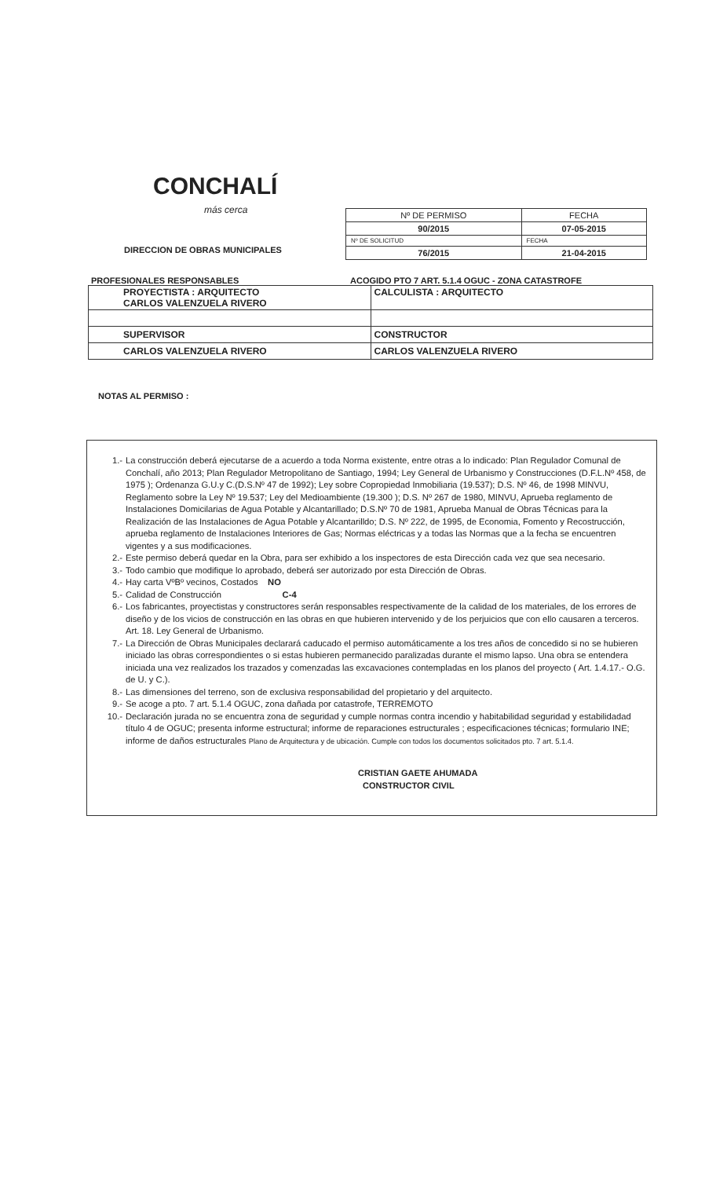CONCHALÍ
más cerca
DIRECCION DE OBRAS MUNICIPALES
| Nº DE PERMISO | FECHA |
| 90/2015 | 07-05-2015 |
| Nº DE SOLICITUD | FECHA |
| 76/2015 | 21-04-2015 |
PROFESIONALES RESPONSABLES ACOGIDO PTO 7 ART. 5.1.4 OGUC - ZONA CATASTROFE
| PROYECTISTA : ARQUITECTO CARLOS VALENZUELA RIVERO | CALCULISTA : ARQUITECTO |
| SUPERVISOR | CONSTRUCTOR |
| CARLOS VALENZUELA RIVERO | CARLOS VALENZUELA RIVERO |
NOTAS AL PERMISO :
1.- La construcción deberá ejecutarse de a acuerdo a toda Norma existente, entre otras a lo indicado: Plan Regulador Comunal de Conchalí, año 2013; Plan Regulador Metropolitano de Santiago, 1994; Ley General de Urbanismo y Construcciones (D.F.L.Nº 458, de 1975 ); Ordenanza G.U.y C.(D.S.Nº 47 de 1992); Ley sobre Copropiedad Inmobiliaria (19.537); D.S. Nº 46, de 1998 MINVU, Reglamento sobre la Ley Nº 19.537; Ley del Medioambiente (19.300 ); D.S. Nº 267 de 1980, MINVU, Aprueba reglamento de Instalaciones Domicilarias de Agua Potable y Alcantarillado; D.S.Nº 70 de 1981, Aprueba Manual de Obras Técnicas para la Realización de las Instalaciones de Agua Potable y Alcantarilldo; D.S. Nº 222, de 1995, de Economia, Fomento y Recostrucción, aprueba reglamento de Instalaciones Interiores de Gas; Normas eléctricas y a todas las Normas que a la fecha se encuentren vigentes y a sus modificaciones.
2.- Este permiso deberá quedar en la Obra, para ser exhibido a los inspectores de esta Dirección cada vez que sea necesario.
3.- Todo cambio que modifique lo aprobado, deberá ser autorizado por esta Dirección de Obras.
4.- Hay carta VºBº vecinos, Costados NO
5.- Calidad de Construcción C-4
6.- Los fabricantes, proyectistas y constructores serán responsables respectivamente de la calidad de los materiales, de los errores de diseño y de los vicios de construcción en las obras en que hubieren intervenido y de los perjuicios que con ello causaren a terceros. Art. 18. Ley General de Urbanismo.
7.- La Dirección de Obras Municipales declarará caducado el permiso automáticamente a los tres años de concedido si no se hubieren iniciado las obras correspondientes o si estas hubieren permanecido paralizadas durante el mismo lapso. Una obra se entendera iniciada una vez realizados los trazados y comenzadas las excavaciones contempladas en los planos del proyecto ( Art. 1.4.17.- O.G. de U. y C.).
8.- Las dimensiones del terreno, son de exclusiva responsabilidad del propietario y del arquitecto.
9.- Se acoge a pto. 7 art. 5.1.4 OGUC, zona dañada por catastrofe, TERREMOTO
10.- Declaración jurada no se encuentra zona de seguridad y cumple normas contra incendio y habitabilidad seguridad y estabilidadad título 4 de OGUC; presenta informe estructural; informe de reparaciones estructurales ; especificaciones técnicas; formulario INE; informe de daños estructurales Plano de Arquitectura y de ubicación. Cumple con todos los documentos solicitados pto. 7 art. 5.1.4.
CRISTIAN GAETE AHUMADA
CONSTRUCTOR CIVIL